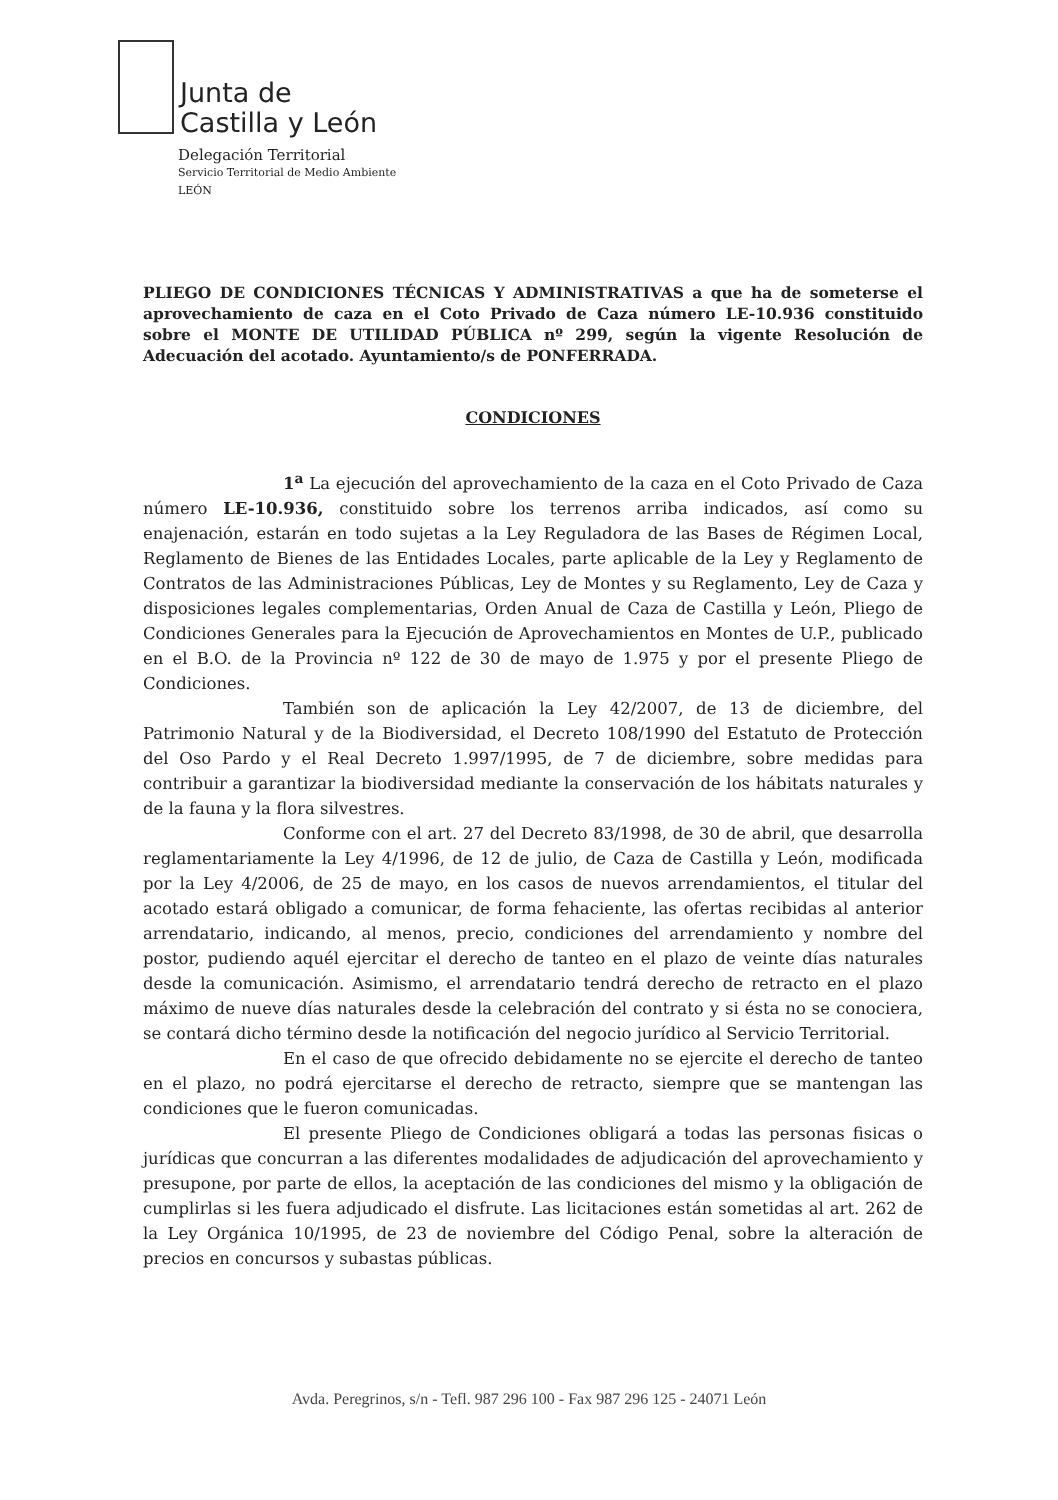Junta de
Castilla y León
Delegación Territorial
Servicio Territorial de Medio Ambiente
LEÓN
PLIEGO DE CONDICIONES TÉCNICAS Y ADMINISTRATIVAS a que ha de someterse el aprovechamiento de caza en el Coto Privado de Caza número LE-10.936 constituido sobre el MONTE DE UTILIDAD PÚBLICA nº 299, según la vigente Resolución de Adecuación del acotado. Ayuntamiento/s de PONFERRADA.
CONDICIONES
1<sup>a</sup> La ejecución del aprovechamiento de la caza en el Coto Privado de Caza número LE-10.936, constituido sobre los terrenos arriba indicados, así como su enajenación, estarán en todo sujetas a la Ley Reguladora de las Bases de Régimen Local, Reglamento de Bienes de las Entidades Locales, parte aplicable de la Ley y Reglamento de Contratos de las Administraciones Públicas, Ley de Montes y su Reglamento, Ley de Caza y disposiciones legales complementarias, Orden Anual de Caza de Castilla y León, Pliego de Condiciones Generales para la Ejecución de Aprovechamientos en Montes de U.P., publicado en el B.O. de la Provincia nº 122 de 30 de mayo de 1.975 y por el presente Pliego de Condiciones.
También son de aplicación la Ley 42/2007, de 13 de diciembre, del Patrimonio Natural y de la Biodiversidad, el Decreto 108/1990 del Estatuto de Protección del Oso Pardo y el Real Decreto 1.997/1995, de 7 de diciembre, sobre medidas para contribuir a garantizar la biodiversidad mediante la conservación de los hábitats naturales y de la fauna y la flora silvestres.
Conforme con el art. 27 del Decreto 83/1998, de 30 de abril, que desarrolla reglamentariamente la Ley 4/1996, de 12 de julio, de Caza de Castilla y León, modificada por la Ley 4/2006, de 25 de mayo, en los casos de nuevos arrendamientos, el titular del acotado estará obligado a comunicar, de forma fehaciente, las ofertas recibidas al anterior arrendatario, indicando, al menos, precio, condiciones del arrendamiento y nombre del postor, pudiendo aquél ejercitar el derecho de tanteo en el plazo de veinte días naturales desde la comunicación. Asimismo, el arrendatario tendrá derecho de retracto en el plazo máximo de nueve días naturales desde la celebración del contrato y si ésta no se conociera, se contará dicho término desde la notificación del negocio jurídico al Servicio Territorial.
En el caso de que ofrecido debidamente no se ejercite el derecho de tanteo en el plazo, no podrá ejercitarse el derecho de retracto, siempre que se mantengan las condiciones que le fueron comunicadas.
El presente Pliego de Condiciones obligará a todas las personas fisicas o jurídicas que concurran a las diferentes modalidades de adjudicación del aprovechamiento y presupone, por parte de ellos, la aceptación de las condiciones del mismo y la obligación de cumplirlas si les fuera adjudicado el disfrute. Las licitaciones están sometidas al art. 262 de la Ley Orgánica 10/1995, de 23 de noviembre del Código Penal, sobre la alteración de precios en concursos y subastas públicas.
Avda. Peregrinos, s/n - Tefl. 987 296 100 - Fax 987 296 125 - 24071 León